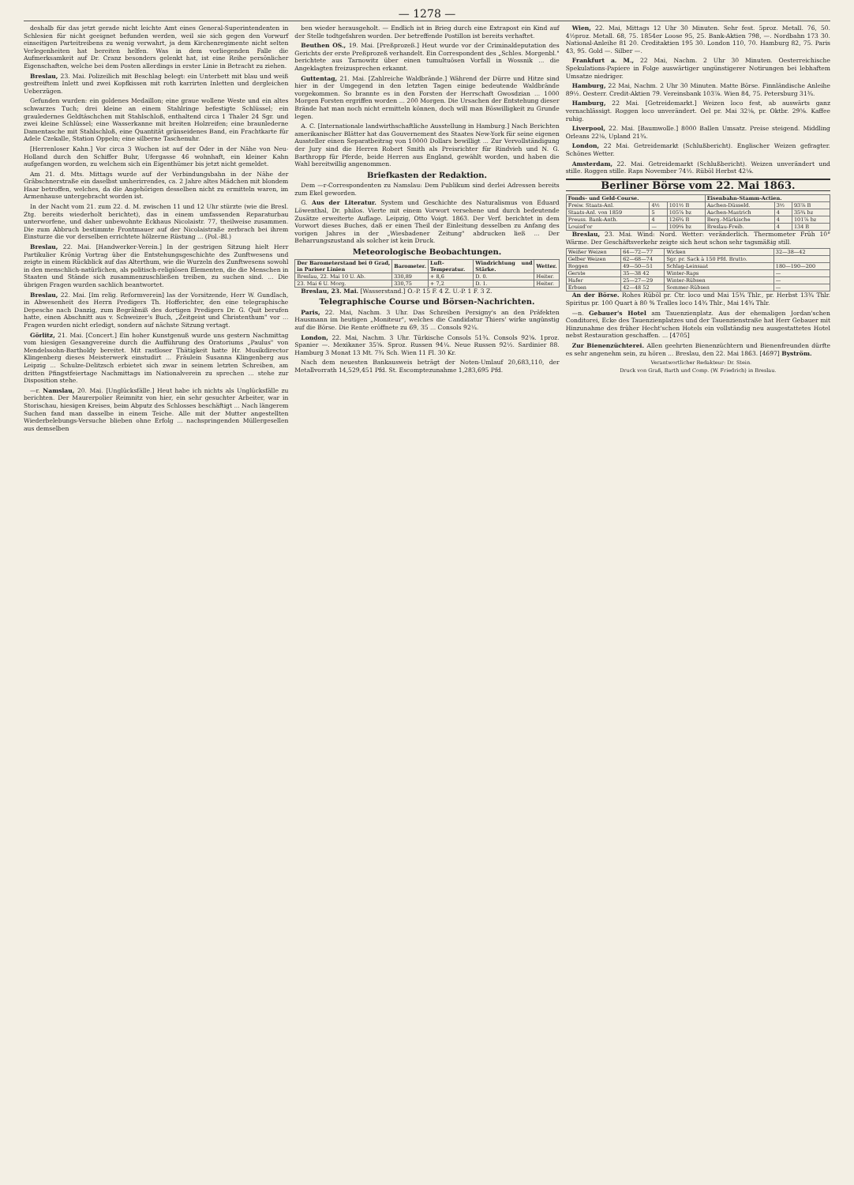— 1278 —
deshalb für das jetzt gerade nicht leichte Amt eines General-Superintendenten in Schlesien für nicht geeignet befunden werden, weil sie sich gegen den Vorwurf einseitigen Parteitreibens zu wenig verwahrt, ja dem Kirchenregimente nicht selten Verlegenheiten hat bereiten helfen. Was in dem vorliegenden Falle die Aufmerksamkeit auf Dr. Cranz besonders gelenkt hat, ist eine Reihe persönlicher Eigenschaften, welche bei dem Posten allerdings in erster Linie in Betracht zu ziehen.
Breslau, 23. Mai. Polizeilich mit Beschlag belegt: ein Unterbett mit blau und weiß gestreiftem Inlett und zwei Kopfkissen mit roth karrirten Inletten und dergleichen Ueberzügen.
Gefunden wurden: ein goldenes Medaillon; eine graue wollene Weste und ein altes schwarzes Tuch; drei kleine an einem Stahlringe befestigte Schlüssel; ein grauledernes Geldtäschchen mit Stahlschloß, enthaltend circa 1 Thaler 24 Sgr. und zwei kleine Schlüssel; eine Wasserkanne mit breiten Holzreifen; eine braunlederne Damentasche mit Stahlschloß, eine Quantität grünseidenes Band, ein Frachtkarte für Adele Czekalle, Station Oppeln; eine silberne Taschenuhr.
[Herrenloser Kahn.] Vor circa 3 Wochen ist auf der Oder in der Nähe von Neu-Holland durch den Schiffer Buhr, Ufergasse 46 wohnhaft, ein kleiner Kahn aufgefangen worden, zu welchem sich ein Eigenthümer bis jetzt nicht gemeldet.
Am 21. d. Mts. Mittags wurde auf der Verbindungsbahn in der Nähe der Gräbschnerstraße ein daselbst umherirrendes, ca. 2 Jahre altes Mädchen mit blondem Haar betroffen, welches, da die Angehörigen desselben nicht zu ermitteln waren, im Armenhause untergebracht worden ist.
In der Nacht vom 21. zum 22. d. M. zwischen 11 und 12 Uhr stürzte (wie die Bresl. Ztg. bereits wiederholt berichtet), das in einem umfassenden Reparaturbau unterworfene, und daher unbewohnte Eckhaus Nicolaistr. 77, theilweise zusammen. Die zum Abbruch bestimmte Frontmauer auf der Nicolaistraße zerbrach bei ihrem Einsturze die vor derselben errichtete hölzerne Rüstung ... (Pol.-Bl.)
Breslau, 22. Mai. [Handwerker-Verein.] In der gestrigen Sitzung hielt Herr Partikulier Krönig Vortrag über die Entstehungsgeschichte des Zunftwesens und zeigte in einem Rückblick auf das Alterthum, wie die Wurzeln des Zunftwesens sowohl in den menschlich-natürlichen, als politisch-religiösen Elementen, die die Menschen in Staaten und Stände sich zusammenzuschließen treiben, zu suchen sind. ... Die übrigen Fragen wurden sachlich beantwortet.
Breslau, 22. Mai. [Im relig. Reformverein] las der Vorsitzende, Herr W. Gundlach, in Abwesenheit des Herrn Predigers Th. Hofferichter, den eine telegraphische Depesche nach Danzig, zum Begräbniß des dortigen Predigers Dr. G. Quit berufen hatte, einen Abschnitt aus v. Schweizer's Buch, „Zeitgeist und Christenthum" vor ... Fragen wurden nicht erledigt, sondern auf nächste Sitzung vertagt.
Görlitz, 21. Mai. [Concert.] Ein hoher Kunstgenuß wurde uns gestern Nachmittag vom hiesigen Gesangvereine durch die Aufführung des Oratoriums „Paulus" von Mendelssohn-Bartholdy bereitet. Mit rastloser Thätigkeit hatte Hr. Musikdirector Klingenberg dieses Meisterwerk einstudirt ... Fräulein Susanna Klingenberg aus Leipzig ... Schulze-Delitzsch erbietet sich zwar in seinem letzten Schreiben, am dritten Pfingstfeiertage Nachmittags im Nationalverein zu sprechen ... stehe zur Disposition stehe.
—r. Namslau, 20. Mai. [Unglücksfälle.] Heut habe ich nichts als Unglücksfälle zu berichten. Der Maurerpolier Reimnitz von hier, ein sehr gesuchter Arbeiter, war in Storischau, hiesigen Kreises, beim Abputz des Schlosses beschäftigt ... Nach längerem Suchen fand man dasselbe in einem Teiche. Alle mit der Mutter angestellten Wiederbelebungs-Versuche blieben ohne Erfolg ... nachspringenden Müllergesellen aus demselben
ben wieder herausgeholt. — Endlich ist in Brieg durch eine Extrapost ein Kind auf der Stelle todtgefahren worden. Der betreffende Postillon ist bereits verhaftet.
Beuthen OS., 19. Mai. [Preßprozeß.] Heut wurde vor der Criminaldeputation des Gerichts der erste Preßprozeß verhandelt. Ein Correspondent des „Schles. Morgenbl." berichtete aus Tarnowitz über einen tumultuösen Vorfall in Wossnik ... die Angeklagten freizusprechen erkannt.
Guttentag, 21. Mai. [Zahlreiche Waldbrände.] Während der Dürre und Hitze sind hier in der Umgegend in den letzten Tagen einige bedeutende Waldbrände vorgekommen. So brannte es in den Forsten der Herrschaft Gwosdzian ... 1000 Morgen Forsten ergriffen worden ... 200 Morgen. Die Ursachen der Entstehung dieser Brände hat man noch nicht ermitteln können, doch will man Böswilligkeit zu Grunde legen.
A. C. [Internationale landwirthschaftliche Ausstellung in Hamburg.] Nach Berichten amerikanischer Blätter hat das Gouvernement des Staates New-York für seine eigenen Aussteller einen Separatbeitrag von 10000 Dollars bewilligt ... Zur Vervollständigung der Jury sind die Herren Robert Smith als Preisrichter für Rindvieh und N. G. Barthropp für Pferde, beide Herren aus England, gewählt worden, und haben die Wahl bereitwillig angenommen.
Briefkasten der Redaktion.
Dem —r-Correspondenten zu Namslau: Dem Publikum sind derlei Adressen bereits zum Ekel geworden.
G. Aus der Literatur. System und Geschichte des Naturalismus von Eduard Löwenthal, Dr. philos. Vierte mit einem Vorwort versehene und durch bedeutende Zusätze erweiterte Auflage. Leipzig, Otto Voigt. 1863. Der Verf. berichtet in dem Vorwort dieses Buches, daß er einen Theil der Einleitung desselben zu Anfang des vorigen Jahres in der „Wiesbadener Zeitung" abdrucken ließ ... Der Beharrungszustand als solcher ist kein Druck.
Meteorologische Beobachtungen.
| Der Barometerstand bei 0 Grad, in Pariser Linien | Barometer. | Luft-Temperatur. | Windrichtung und Stärke. | Wetter. |
| --- | --- | --- | --- | --- |
| Breslau, 22. Mai 10 U. Ab. | 330,89 | + 8,6 | D. 0. | Heiter. |
| 23. Mai 6 U. Morg. | 330,75 | + 7,2 | D. 1. | Heiter. |
Breslau, 23. Mai. [Wasserstand.] O.-P. 15 F. 4 Z. U.-P. 1 F. 3 Z.
Telegraphische Course und Börsen-Nachrichten.
Paris, 22. Mai, Nachm. 3 Uhr. Das Schreiben Persigny's an den Präfekten Hausmann im heutigen „Moniteur", welches die Candidatur Thiers' wirke ungünstig auf die Börse. Die Rente eröffnete zu 69, 35 ... Consols 92¼.
London, 22. Mai, Nachm. 3 Uhr. Türkische Consols 51¾. Consols 92⅝. 1proz. Spanier —. Mexikaner 35⅝. Sproz. Russen 94¼. Neue Russen 92½. Sardinier 88. Hamburg 3 Monat 13 Mt. 7¾ Sch. Wien 11 Fl. 30 Kr.
Nach dem neuesten Bankausweis beträgt der Noten-Umlauf 20,683,110, der Metallvorrath 14,529,451 Pfd. St. Escomptezunahme 1,283,695 Pfd.
Wien, 22. Mai, Mittags 12 Uhr 30 Minuten. Sehr fest. 5proz. Metall. 76, 50. 4½proz. Metall. 68, 75. 1854er Loose 95, 25. Bank-Aktien 798, —. Nordbahn 173 30. National-Anleihe 81 20. Creditaktien 195 30. London 110, 70. Hamburg 82, 75. Paris 43, 95. Gold —. Silber —.
Frankfurt a. M., 22 Mai, Nachm. 2 Uhr 30 Minuten. Oesterreichische Spekulations-Papiere in Folge auswärtiger ungünstigerer Notirungen bei lebhaftem Umsatze niedriger.
Hamburg, 22 Mai, Nachm. 2 Uhr 30 Minuten. Matte Börse. Finnländische Anleihe 89½. Oesterr. Credit-Aktien 79. Vereinsbank 103⅞. Wien 84, 75. Petersburg 31¾.
Hamburg, 22 Mai. [Getreidemarkt.] Weizen loco fest, ab auswärts ganz vernachlässigt. Roggen loco unverändert. Oel pr. Mai 32⅛, pr. Oktbr. 29⅝. Kaffee ruhig.
Liverpool, 22. Mai. [Baumwolle.] 8000 Ballen Umsatz. Preise steigend. Middling Orleans 22⅛, Upland 21¾.
London, 22 Mai. Getreidemarkt (Schlußbericht). Englischer Weizen gefragter. Schönes Wetter.
Amsterdam, 22. Mai. Getreidemarkt (Schlußbericht). Weizen unverändert und stille. Roggen stille. Raps November 74½. Rüböl Herbst 42⅛.
Berliner Börse vom 22. Mai 1863.
| Fonds- und Geld-Course. | | | Eisenbahn-Stamm-Actien. | | |
| --- | --- | --- | --- | --- | --- |
| Freiw. Staats-Anl. | 4½ | 101½ B | Aachen-Düsseld. | 3½ | 93⅞ B |
| Staats-Anl. von 1859 | 5 | 105⅞ bz | Aachen-Mastrich | 4 | 35¾ bz |
| Preuss. Bank-Anth. | 4 | 126¾ B | Berg.-Märkische | 4 | 101⅞ bz |
| Louisd'or | — | 109⅛ bz | Breslau-Freib. | 4 | 134 B |
Breslau, 23. Mai. Wind: Nord. Wetter: veränderlich. Thermometer Früh 10° Wärme. Der Geschäftsverkehr zeigte sich heut schon sehr tagsmäßig still.
| Weißer Weizen | 64—72—77 | Wicken | 32—38—42 |
| Gelber Weizen | 62—68—74 | Sgr. pr. Sack à 150 Pfd. Brutto. | |
| Roggen | 49—50—51 | Schlag-Leinsaat | 180—190—200 |
| Gerste | 35—38 42 | Winter-Raps | — |
| Hafer | 25—27—29 | Winter-Rübsen | — |
| Erbsen | 42—48 52 | Sommer-Rübsen | — |
An der Börse. Rohes Rüböl pr. Ctr. loco und Mai 15¾ Thlr., pr. Herbst 13¾ Thlr. Spiritus pr. 100 Quart à 80 % Tralles loco 14¾ Thlr., Mai 14¾ Thlr.
—n. Gebauer's Hotel am Tauenzienplatz. Aus der ehemaligen Jordan'schen Conditorei, Ecke des Tauenzienplatzes und der Tauenzienstraße hat Herr Gebauer mit Hinzunahme des früher Hecht'schen Hotels ein vollständig neu ausgestattetes Hotel nebst Restauration geschaffen. ... [4705]
Zur Bienenzüchterei. Allen geehrten Bienenzüchtern und Bienenfreunden dürfte es sehr angenehm sein, zu hören ... Breslau, den 22. Mai 1863. [4697] Byström.
Verantwortlicher Redakteur: Dr. Stein.
Druck von Graß, Barth und Comp. (W. Friedrich) in Breslau.